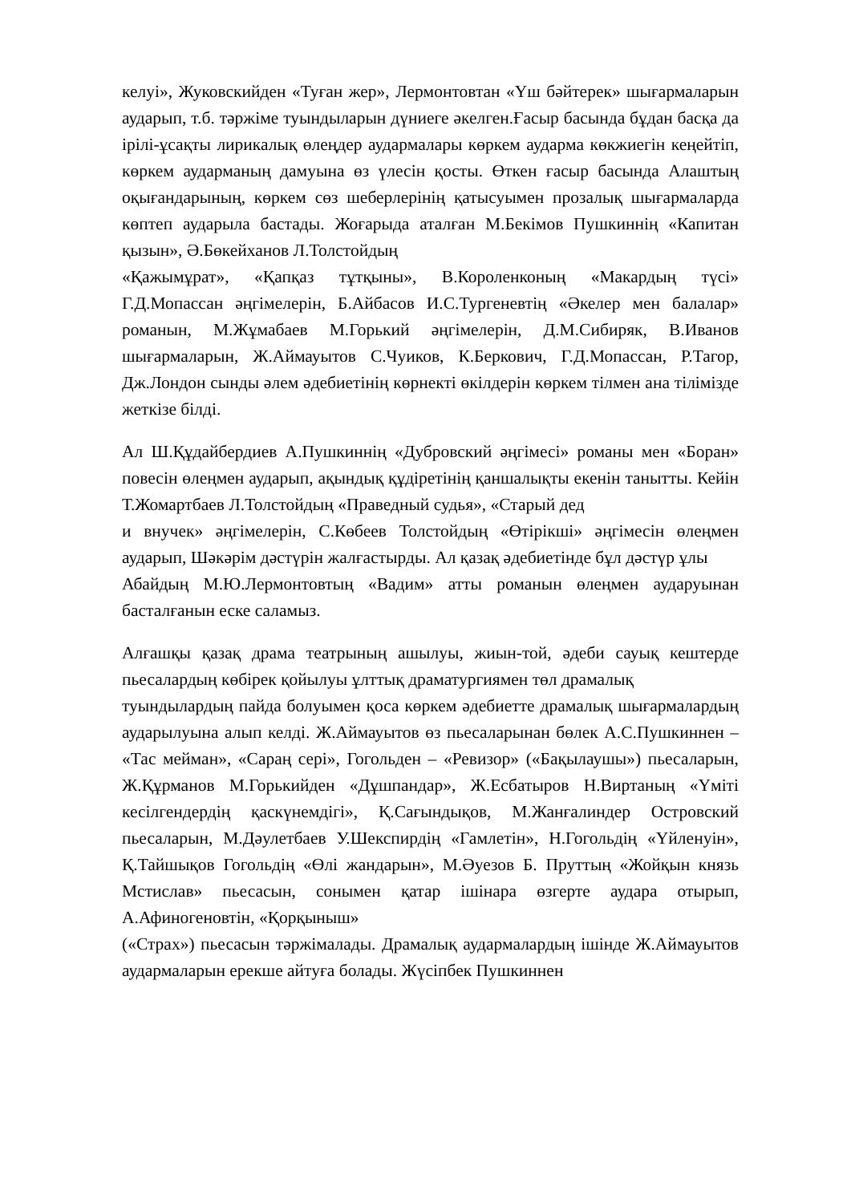келуі», Жуковскийден «Туған жер», Лермонтовтан «Үш бәйтерек» шығармаларын аударып, т.б. тәржіме туындыларын дүниеге әкелген.Ғасыр басында бұдан басқа да ірілі-ұсақты лирикалық өлеңдер аудармалары көркем аударма көкжиегін кеңейтіп, көркем аударманың дамуына өз үлесін қосты. Өткен ғасыр басында Алаштың оқығандарының, көркем сөз шеберлерінің қатысуымен прозалық шығармаларда көптеп аударыла бастады. Жоғарыда аталған М.Бекімов Пушкиннің «Капитан қызын», Ә.Бөкейханов Л.Толстойдың
«Қажымұрат», «Қапқаз тұтқыны», В.Короленконың «Макардың түсі» Г.Д.Мопассан әңгімелерін, Б.Айбасов И.С.Тургеневтің «Әкелер мен балалар» романын, М.Жұмабаев М.Горький әңгімелерін, Д.М.Сибиряк, В.Иванов шығармаларын, Ж.Аймауытов С.Чуиков, К.Беркович, Г.Д.Мопассан, Р.Тагор, Дж.Лондон сынды әлем әдебиетінің көрнекті өкілдерін көркем тілмен ана тілімізде жеткізе білді.
Ал Ш.Құдайбердиев А.Пушкиннің «Дубровский әңгімесі» романы мен «Боран» повесін өлеңмен аударып, ақындық құдіретінің қаншалықты екенін танытты. Кейін Т.Жомартбаев Л.Толстойдың «Праведный судья», «Старый дед
и внучек» әңгімелерін, С.Көбеев Толстойдың «Өтірікші» әңгімесін өлеңмен аударып, Шәкәрім дәстүрін жалғастырды. Ал қазақ әдебиетінде бұл дәстүр ұлы
Абайдың М.Ю.Лермонтовтың «Вадим» атты романын өлеңмен аударуынан басталғанын еске саламыз.
Алғашқы қазақ драма театрының ашылуы, жиын-той, әдеби сауық кештерде пьесалардың көбірек қойылуы ұлттық драматургиямен төл драмалық
туындылардың пайда болуымен қоса көркем әдебиетте драмалық шығармалардың аударылуына алып келді. Ж.Аймауытов өз пьесаларынан бөлек А.С.Пушкиннен – «Тас мейман», «Сараң сері», Гогольден – «Ревизор» («Бақылаушы») пьесаларын, Ж.Құрманов М.Горькийден «Дұшпандар», Ж.Есбатыров Н.Виртаның «Үміті кесілгендердің қаскүнемдігі», Қ.Сағындықов, М.Жанғалиндер Островский пьесаларын, М.Дәулетбаев У.Шекспирдің «Гамлетін», Н.Гогольдің «Үйленуін», Қ.Тайшықов Гогольдің «Өлі жандарын», М.Әуезов Б. Пруттың «Жойқын князь Мстислав» пьесасын, сонымен қатар ішінара өзгерте аудара отырып, А.Афиногеновтін, «Қорқыныш»
(«Страх») пьесасын тәржімалады. Драмалық аудармалардың ішінде Ж.Аймауытов аудармаларын ерекше айтуға болады. Жүсіпбек Пушкиннен